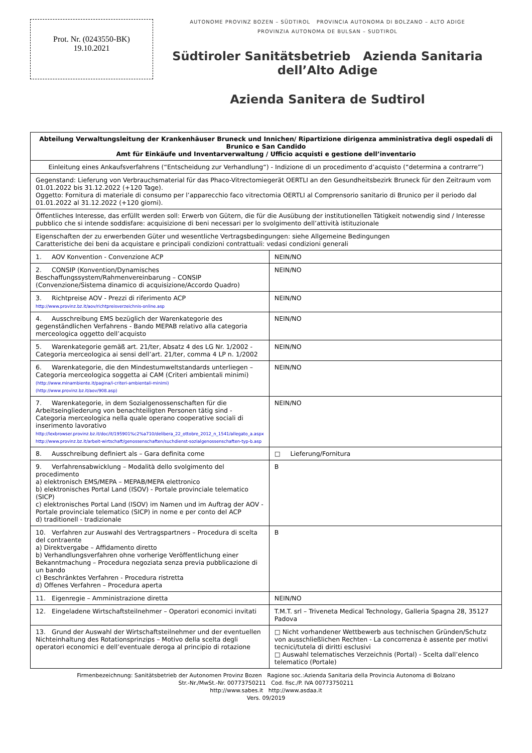Prot. Nr. (0243550-BK)
19.10.2021
AUTONOME PROVINZ BOZEN – SÜDTIROL PROVINCIA AUTONOMA DI BOLZANO – ALTO ADIGE
PROVINZIA AUTONOMA DE BULSAN – SUDTIROL
Südtiroler Sanitätsbetrieb Azienda Sanitaria dell’Alto Adige
Azienda Sanitera de Sudtirol
| Abteilung Verwaltungsleitung der Krankenhäuser Bruneck und Innichen/ Ripartizione dirigenza amministrativa degli ospedali di Brunico e San Candido Amt für Einkäufe und Inventarverwaltung / Ufficio acquisti e gestione dell’inventario | |
| Einleitung eines Ankaufsverfahrens (“Entscheidung zur Verhandlung“) - Indizione di un procedimento d’acquisto (“determina a contrarre”) | |
| Gegenstand: Lieferung von Verbrauchsmaterial für das Phaco-Vitrectomiegerät OERTLI an den Gesundheitsbezirk Bruneck für den Zeitraum vom 01.01.2022 bis 31.12.2022 (+120 Tage). Oggetto: Fornitura di materiale di consumo per l’apparecchio faco vitrectomia OERTLI al Comprensorio sanitario di Brunico per il periodo dal 01.01.2022 al 31.12.2022 (+120 giorni). | |
| Öffentliches Interesse, das erfüllt werden soll: Erwerb von Gütern, die für die Ausübung der institutionellen Tätigkeit notwendig sind / Interesse pubblico che si intende soddisfare: acquisizione di beni necessari per lo svolgimento dell’attività istituzionale | |
| Eigenschaften der zu erwerbenden Güter und wesentliche Vertragsbedingungen: siehe Allgemeine Bedingungen Caratteristiche dei beni da acquistare e principali condizioni contrattuali: vedasi condizioni generali | |
| 1. AOV Konvention - Convenzione ACP | NEIN/NO |
| 2. CONSIP (Konvention/Dynamisches Beschaffungssystem/Rahmenvereinbarung – CONSIP (Convenzione/Sistema dinamico di acquisizione/Accordo Quadro) | NEIN/NO |
| 3. Richtpreise AOV - Prezzi di riferimento ACP http://www.provinz.bz.it/aov/richtpreisverzeichnis-online.asp | NEIN/NO |
| 4. Ausschreibung EMS bezüglich der Warenkategorie des gegenständlichen Verfahrens - Bando MEPAB relativo alla categoria merceologica oggetto dell’acquisto | NEIN/NO |
| 5. Warenkategorie gemäß art. 21/ter, Absatz 4 des LG Nr. 1/2002 - Categoria merceologica ai sensi dell’art. 21/ter, comma 4 LP n. 1/2002 | NEIN/NO |
| 6. Warenkategorie, die den Mindestumweltstandards unterliegen – Categoria merceologica soggetta ai CAM (Criteri ambientali minimi) (http://www.minambiente.it/pagina/i-criteri-ambientali-minimi) (http://www.provinz.bz.it/aov/908.asp) | NEIN/NO |
| 7. Warenkategorie, in dem Sozialgenossenschaften für die Arbeitseingliederung von benachteiligten Personen tätig sind - Categoria merceologica nella quale operano cooperative sociali di inserimento lavorativo http://lexbrowser.provinz.bz.it/doc/it/195901%c2%a710/delibera_22_ottobre_2012_n_1541/allegato_a.aspx http://www.provinz.bz.it/arbeit-wirtschaft/genossenschaften/suchdienst-sozialgenossenschaften-typ-b.asp | NEIN/NO |
| 8. Ausschreibung definiert als – Gara definita come | □ Lieferung/Fornitura |
| 9. Verfahrensabwicklung – Modalità dello svolgimento del procedimento a) elektronisch EMS/MEPA – MEPAB/MEPA elettronico b) elektronisches Portal Land (ISOV) - Portale provinciale telematico (SICP) c) elektronisches Portal Land (ISOV) im Namen und im Auftrag der AOV - Portale provinciale telematico (SICP) in nome e per conto del ACP d) traditionell - tradizionale | B |
| 10. Verfahren zur Auswahl des Vertragspartners – Procedura di scelta del contraente a) Direktvergabe – Affidamento diretto b) Verhandlungsverfahren ohne vorherige Veröffentlichung einer Bekanntmachung – Procedura negoziata senza previa pubblicazione di un bando c) Beschränktes Verfahren - Procedura ristretta d) Offenes Verfahren – Procedura aperta | B |
| 11. Eigenregie – Amministrazione diretta | NEIN/NO |
| 12. Eingeladene Wirtschaftsteilnehmer – Operatori economici invitati | T.M.T. srl – Triveneta Medical Technology, Galleria Spagna 28, 35127 Padova |
| 13. Grund der Auswahl der Wirtschaftsteilnehmer und der eventuellen Nichteinhaltung des Rotationsprinzips – Motivo della scelta degli operatori economici e dell’eventuale deroga al principio di rotazione | □ Nicht vorhandener Wettbewerb aus technischen Gründen/Schutz von ausschließlichen Rechten - La concorrenza è assente per motivi tecnici/tutela di diritti esclusivi □ Auswahl telematisches Verzeichnis (Portal) - Scelta dall’elenco telematico (Portale) |
Firmenbezeichnung: Sanitätsbetrieb der Autonomen Provinz Bozen Ragione soc.:Azienda Sanitaria della Provincia Autonoma di Bolzano
Str.-Nr./MwSt.-Nr. 00773750211 Cod. fisc./P. IVA 00773750211
http://www.sabes.it http://www.asdaa.it
Vers. 09/2019